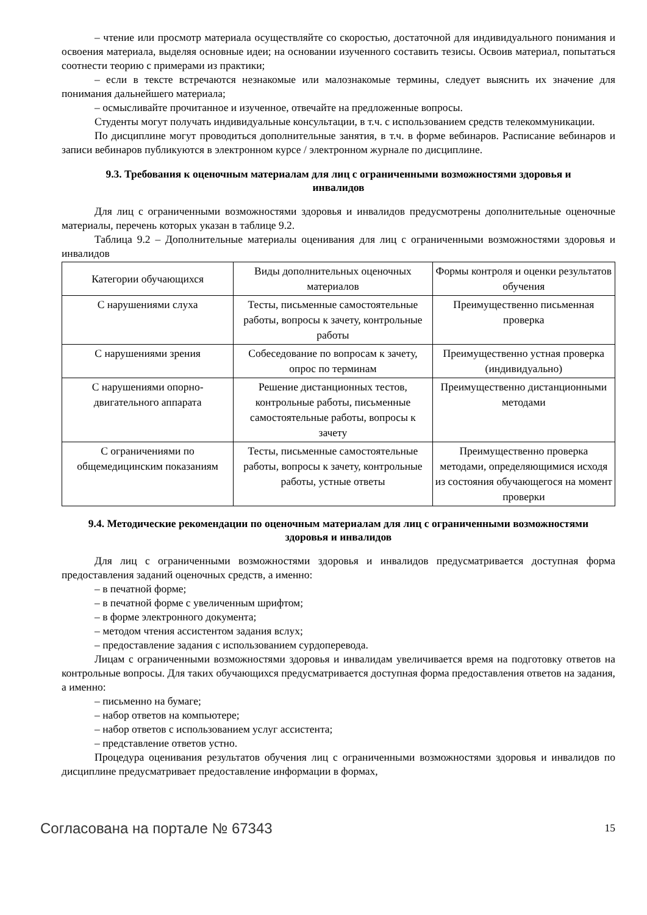– чтение или просмотр материала осуществляйте со скоростью, достаточной для индивидуального понимания и освоения материала, выделяя основные идеи; на основании изученного составить тезисы. Освоив материал, попытаться соотнести теорию с примерами из практики;
– если в тексте встречаются незнакомые или малознакомые термины, следует выяснить их значение для понимания дальнейшего материала;
– осмысливайте прочитанное и изученное, отвечайте на предложенные вопросы.
Студенты могут получать индивидуальные консультации, в т.ч. с использованием средств телекоммуникации.
По дисциплине могут проводиться дополнительные занятия, в т.ч. в форме вебинаров. Расписание вебинаров и записи вебинаров публикуются в электронном курсе / электронном журнале по дисциплине.
9.3. Требования к оценочным материалам для лиц с ограниченными возможностями здоровья и инвалидов
Для лиц с ограниченными возможностями здоровья и инвалидов предусмотрены дополнительные оценочные материалы, перечень которых указан в таблице 9.2.
Таблица 9.2 – Дополнительные материалы оценивания для лиц с ограниченными возможностями здоровья и инвалидов
| Категории обучающихся | Виды дополнительных оценочных материалов | Формы контроля и оценки результатов обучения |
| С нарушениями слуха | Тесты, письменные самостоятельные работы, вопросы к зачету, контрольные работы | Преимущественно письменная проверка |
| С нарушениями зрения | Собеседование по вопросам к зачету, опрос по терминам | Преимущественно устная проверка (индивидуально) |
| С нарушениями опорно-двигательного аппарата | Решение дистанционных тестов, контрольные работы, письменные самостоятельные работы, вопросы к зачету | Преимущественно дистанционными методами |
| С ограничениями по общемедицинским показаниям | Тесты, письменные самостоятельные работы, вопросы к зачету, контрольные работы, устные ответы | Преимущественно проверка методами, определяющимися исходя из состояния обучающегося на момент проверки |
9.4. Методические рекомендации по оценочным материалам для лиц с ограниченными возможностями здоровья и инвалидов
Для лиц с ограниченными возможностями здоровья и инвалидов предусматривается доступная форма предоставления заданий оценочных средств, а именно:
– в печатной форме;
– в печатной форме с увеличенным шрифтом;
– в форме электронного документа;
– методом чтения ассистентом задания вслух;
– предоставление задания с использованием сурдоперевода.
Лицам с ограниченными возможностями здоровья и инвалидам увеличивается время на подготовку ответов на контрольные вопросы. Для таких обучающихся предусматривается доступная форма предоставления ответов на задания, а именно:
– письменно на бумаге;
– набор ответов на компьютере;
– набор ответов с использованием услуг ассистента;
– представление ответов устно.
Процедура оценивания результатов обучения лиц с ограниченными возможностями здоровья и инвалидов по дисциплине предусматривает предоставление информации в формах,
Согласована на портале № 67343 15